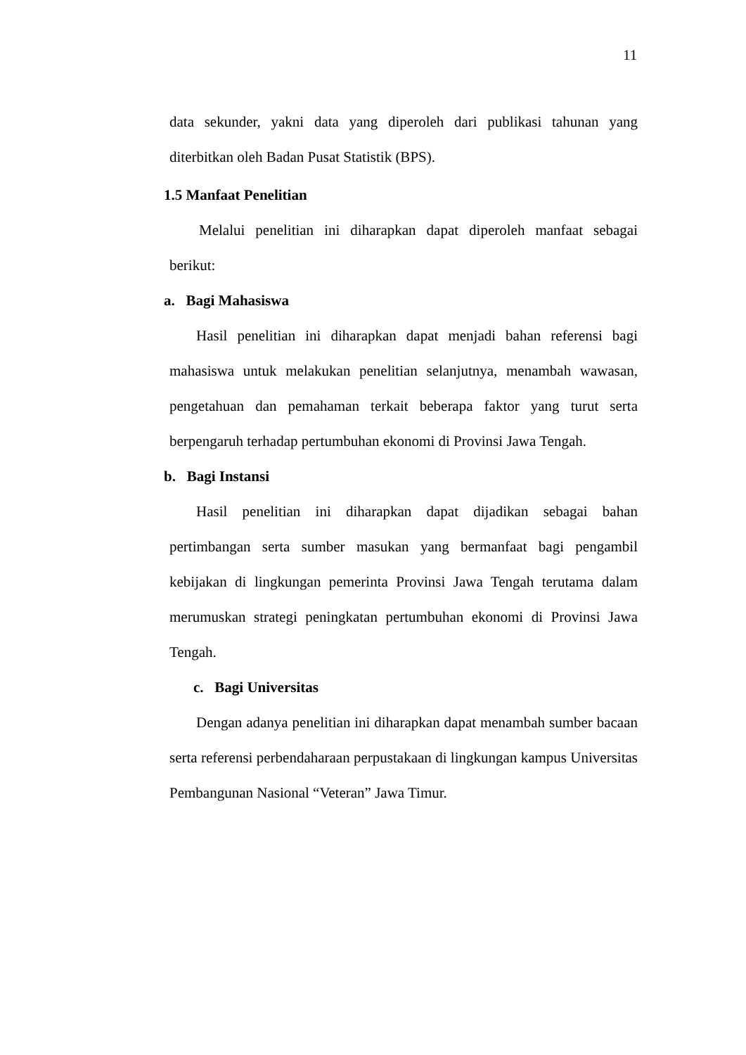11
data sekunder, yakni data yang diperoleh dari publikasi tahunan yang diterbitkan oleh Badan Pusat Statistik (BPS).
1.5 Manfaat Penelitian
Melalui penelitian ini diharapkan dapat diperoleh manfaat sebagai berikut:
a. Bagi Mahasiswa
Hasil penelitian ini diharapkan dapat menjadi bahan referensi bagi mahasiswa untuk melakukan penelitian selanjutnya, menambah wawasan, pengetahuan dan pemahaman terkait beberapa faktor yang turut serta berpengaruh terhadap pertumbuhan ekonomi di Provinsi Jawa Tengah.
b. Bagi Instansi
Hasil penelitian ini diharapkan dapat dijadikan sebagai bahan pertimbangan serta sumber masukan yang bermanfaat bagi pengambil kebijakan di lingkungan pemerinta Provinsi Jawa Tengah terutama dalam merumuskan strategi peningkatan pertumbuhan ekonomi di Provinsi Jawa Tengah.
c. Bagi Universitas
Dengan adanya penelitian ini diharapkan dapat menambah sumber bacaan serta referensi perbendaharaan perpustakaan di lingkungan kampus Universitas Pembangunan Nasional “Veteran” Jawa Timur.